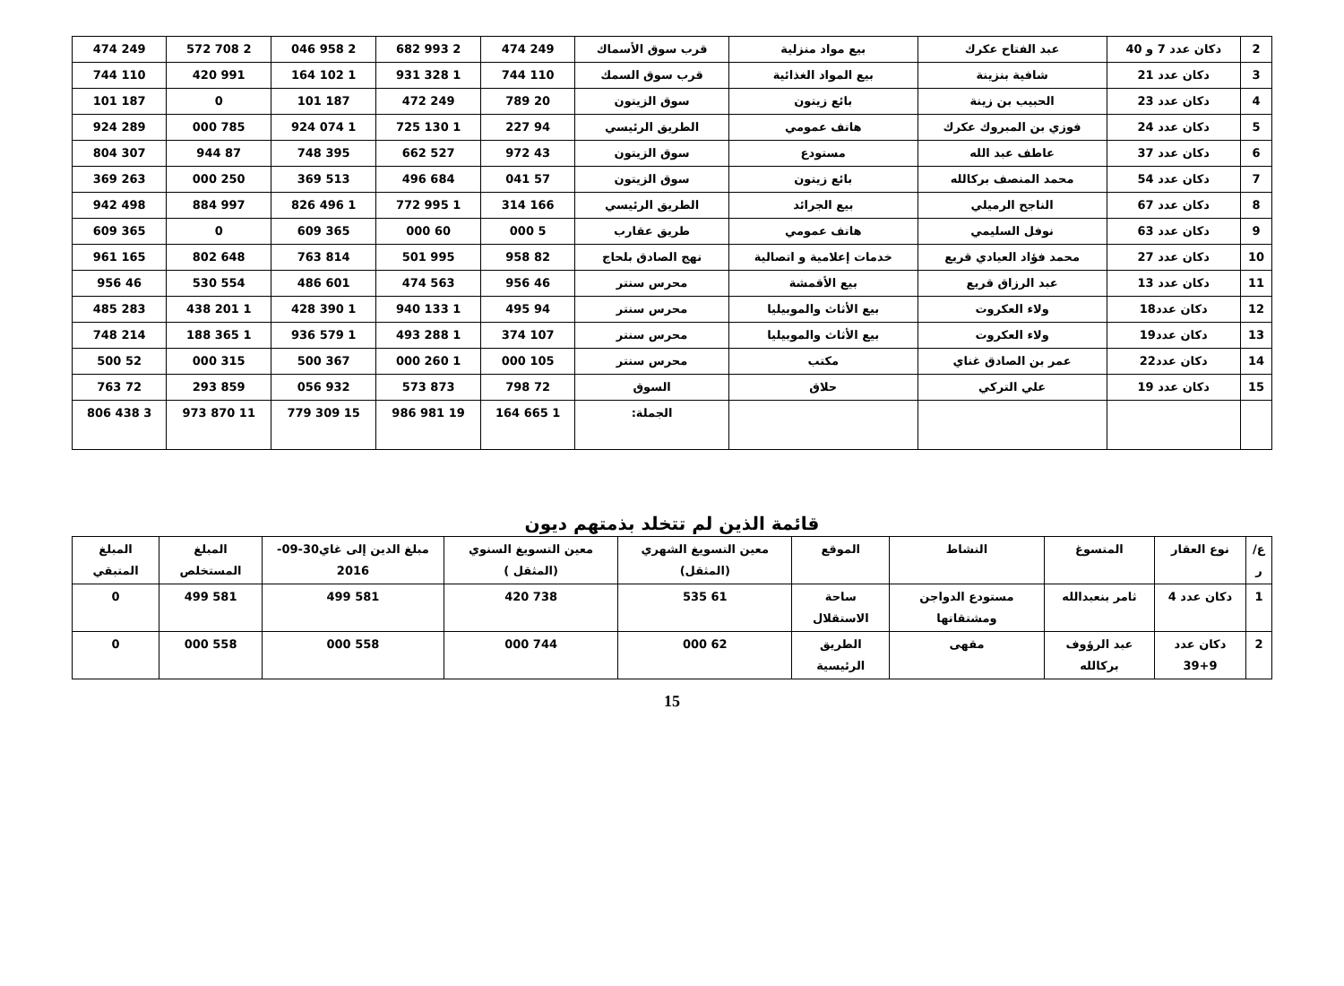| 2 | دكان عدد 7 و 40 | عبد الفتاح عكرك | بيع مواد منزلية | قرب سوق الأسماك | 249 474 | 2 993 682 | 2 958 046 | 2 708 572 | 249 474 |
| 3 | دكان عدد 21 | شافية بنزينة | بيع المواد الغذائية | قرب سوق السمك | 110 744 | 1 328 931 | 1 102 164 | 991 420 | 110 744 |
| 4 | دكان عدد 23 | الحبيب بن زينة | بائع زيتون | سوق الزيتون | 20 789 | 249 472 | 187 101 | 0 | 187 101 |
| 5 | دكان عدد 24 | فوزي بن المبروك عكرك | هاتف عمومي | الطريق الرئيسي | 94 227 | 1 130 725 | 1 074 924 | 785 000 | 289 924 |
| 6 | دكان عدد 37 | عاطف عبد الله | مستودع | سوق الزيتون | 43 972 | 527 662 | 395 748 | 87 944 | 307 804 |
| 7 | دكان عدد 54 | محمد المنصف بركالله | بائع زيتون | سوق الزيتون | 57 041 | 684 496 | 513 369 | 250 000 | 263 369 |
| 8 | دكان عدد 67 | الناجح الرميلي | بيع الجرائد | الطريق الرئيسي | 166 314 | 1 995 772 | 1 496 826 | 997 884 | 498 942 |
| 9 | دكان عدد 63 | نوفل السليمي | هاتف عمومي | طريق عقارب | 5 000 | 60 000 | 365 609 | 0 | 365 609 |
| 10 | دكان عدد 27 | محمد فؤاد العيادي قريع | خدمات إعلامية و اتصالية | نهج الصادق بلحاج | 82 958 | 995 501 | 814 763 | 648 802 | 165 961 |
| 11 | دكان عدد 13 | عبد الرزاق قريع | بيع الأقمشة | محرس سنتر | 46 956 | 563 474 | 601 486 | 554 530 | 46 956 |
| 12 | دكان عدد18 | ولاء العكروت | بيع الأثاث والموبيليا | محرس سنتر | 94 495 | 1 133 940 | 1 390 428 | 1 201 438 | 283 485 |
| 13 | دكان عدد19 | ولاء العكروت | بيع الأثاث والموبيليا | محرس سنتر | 107 374 | 1 288 493 | 1 579 936 | 1 365 188 | 214 748 |
| 14 | دكان عدد22 | عمر بن الصادق غناي | مكتب | محرس سنتر | 105 000 | 1 260 000 | 367 500 | 315 000 | 52 500 |
| 15 | دكان عدد 19 | علي التركي | حلاق | السوق | 72 798 | 873 573 | 932 056 | 859 293 | 72 763 |
| | | | | الجملة: | 1 665 164 | 19 981 986 | 15 309 779 | 11 870 973 | 3 438 806 |
قائمة الذين لم تتخلد بذمتهم ديون
| ع/ر | نوع العقار | المتسوغ | النشاط | الموقع | معين التسويغ الشهري (المثقل) | معين التسويغ السنوي (المثقل ) | مبلغ الدين إلى غاي30-09-2016 | المبلغ المستخلص | المبلغ المتبقي |
| --- | --- | --- | --- | --- | --- | --- | --- | --- | --- |
| 1 | دكان عدد 4 | ثامر بنعبدالله | مستودع الدواجن ومشتقاتها | ساحة الاستقلال | 61 535 | 738 420 | 581 499 | 581 499 | 0 |
| 2 | دكان عدد 9+39 | عبد الرؤوف بركالله | مقهى | الطريق الرئيسية | 62 000 | 744 000 | 558 000 | 558 000 | 0 |
15